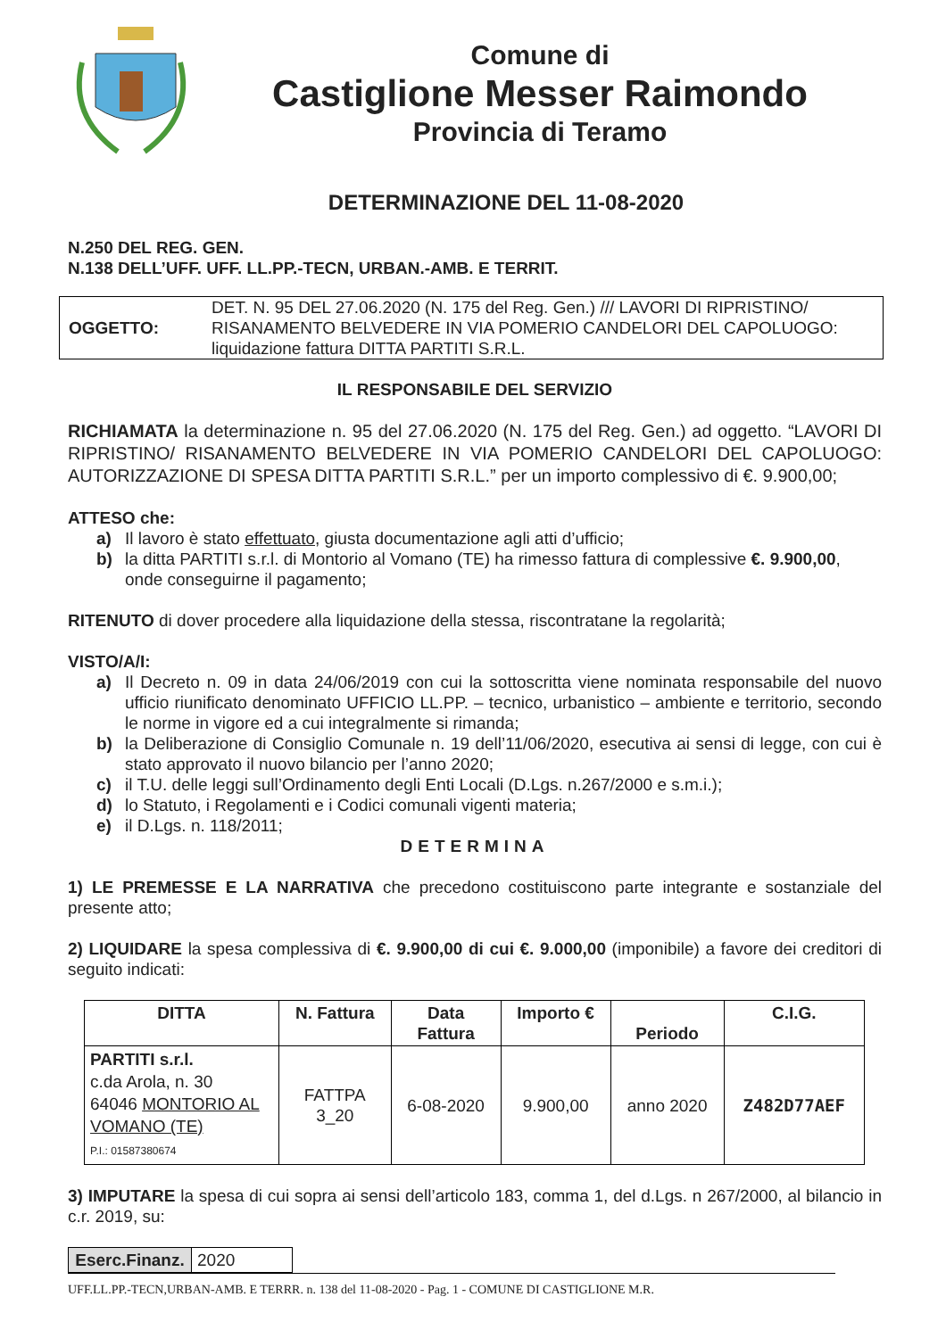Comune di
Castiglione Messer Raimondo
Provincia di Teramo
DETERMINAZIONE DEL 11-08-2020
N.250 DEL REG. GEN.
N.138 DELL’UFF. UFF. LL.PP.-TECN, URBAN.-AMB. E TERRIT.
| OGGETTO: | DET. N. 95 DEL 27.06.2020 (N. 175 del Reg. Gen.) /// LAVORI DI RIPRISTINO/ RISANAMENTO BELVEDERE IN VIA POMERIO CANDELORI DEL CAPOLUOGO: liquidazione fattura DITTA PARTITI S.R.L. |
IL RESPONSABILE DEL SERVIZIO
RICHIAMATA la determinazione n. 95 del 27.06.2020 (N. 175 del Reg. Gen.) ad oggetto. “LAVORI DI RIPRISTINO/ RISANAMENTO BELVEDERE IN VIA POMERIO CANDELORI DEL CAPOLUOGO: AUTORIZZAZIONE DI SPESA DITTA PARTITI S.R.L.” per un importo complessivo di €. 9.900,00;
ATTESO che:
a) Il lavoro è stato effettuato, giusta documentazione agli atti d’ufficio;
b) la ditta PARTITI s.r.l. di Montorio al Vomano (TE) ha rimesso fattura di complessive €. 9.900,00, onde conseguirne il pagamento;
RITENUTO di dover procedere alla liquidazione della stessa, riscontratane la regolarità;
VISTO/A/I:
a) Il Decreto n. 09 in data 24/06/2019 con cui la sottoscritta viene nominata responsabile del nuovo ufficio riunificato denominato UFFICIO LL.PP. – tecnico, urbanistico – ambiente e territorio, secondo le norme in vigore ed a cui integralmente si rimanda;
b) la Deliberazione di Consiglio Comunale n. 19 dell’11/06/2020, esecutiva ai sensi di legge, con cui è stato approvato il nuovo bilancio per l’anno 2020;
c) il T.U. delle leggi sull’Ordinamento degli Enti Locali (D.Lgs. n.267/2000 e s.m.i.);
d) lo Statuto, i Regolamenti e i Codici comunali vigenti materia;
e) il D.Lgs. n. 118/2011;
DETERMINA
1) LE PREMESSE E LA NARRATIVA che precedono costituiscono parte integrante e sostanziale del presente atto;
2) LIQUIDARE la spesa complessiva di €. 9.900,00 di cui €. 9.000,00 (imponibile) a favore dei creditori di seguito indicati:
| DITTA | N. Fattura | Data Fattura | Importo € | Periodo | C.I.G. |
| --- | --- | --- | --- | --- | --- |
| PARTITI s.r.l. c.da Arola, n. 30 64046 MONTORIO AL VOMANO (TE) P.I.: 01587380674 | FATTPA 3_20 | 6-08-2020 | 9.900,00 | anno 2020 | Z482D77AEF |
3) IMPUTARE la spesa di cui sopra ai sensi dell’articolo 183, comma 1, del d.Lgs. n 267/2000, al bilancio in c.r. 2019, su:
| Eserc.Finanz. | 2020 |
UFF.LL.PP.-TECN,URBAN-AMB. E TERRR. n. 138 del 11-08-2020 - Pag. 1 - COMUNE DI CASTIGLIONE M.R.